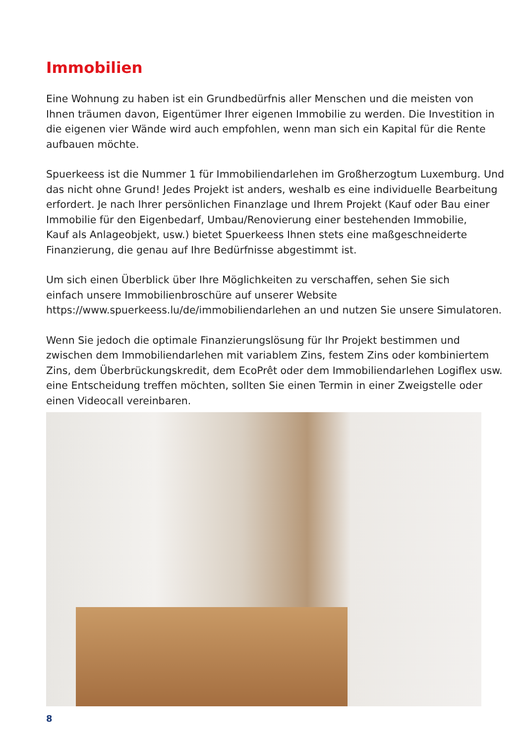Immobilien
Eine Wohnung zu haben ist ein Grundbedürfnis aller Menschen und die meisten von Ihnen träumen davon, Eigentümer Ihrer eigenen Immobilie zu werden. Die Investition in die eigenen vier Wände wird auch empfohlen, wenn man sich ein Kapital für die Rente aufbauen möchte.
Spuerkeess ist die Nummer 1 für Immobiliendarlehen im Großherzogtum Luxemburg. Und das nicht ohne Grund! Jedes Projekt ist anders, weshalb es eine individuelle Bearbeitung erfordert. Je nach Ihrer persönlichen Finanzlage und Ihrem Projekt (Kauf oder Bau einer Immobilie für den Eigenbedarf, Umbau/Renovierung einer bestehenden Immobilie,
Kauf als Anlageobjekt, usw.) bietet Spuerkeess Ihnen stets eine maßgeschneiderte Finanzierung, die genau auf Ihre Bedürfnisse abgestimmt ist.
Um sich einen Überblick über Ihre Möglichkeiten zu verschaffen, sehen Sie sich
einfach unsere Immobilienbroschüre auf unserer Website
https://www.spuerkeess.lu/de/immobiliendarlehen an und nutzen Sie unsere Simulatoren.
Wenn Sie jedoch die optimale Finanzierungslösung für Ihr Projekt bestimmen und zwischen dem Immobiliendarlehen mit variablem Zins, festem Zins oder kombiniertem Zins, dem Überbrückungskredit, dem EcoPrêt oder dem Immobiliendarlehen Logiflex usw. eine Entscheidung treffen möchten, sollten Sie einen Termin in einer Zweigstelle oder einen Videocall vereinbaren.
8